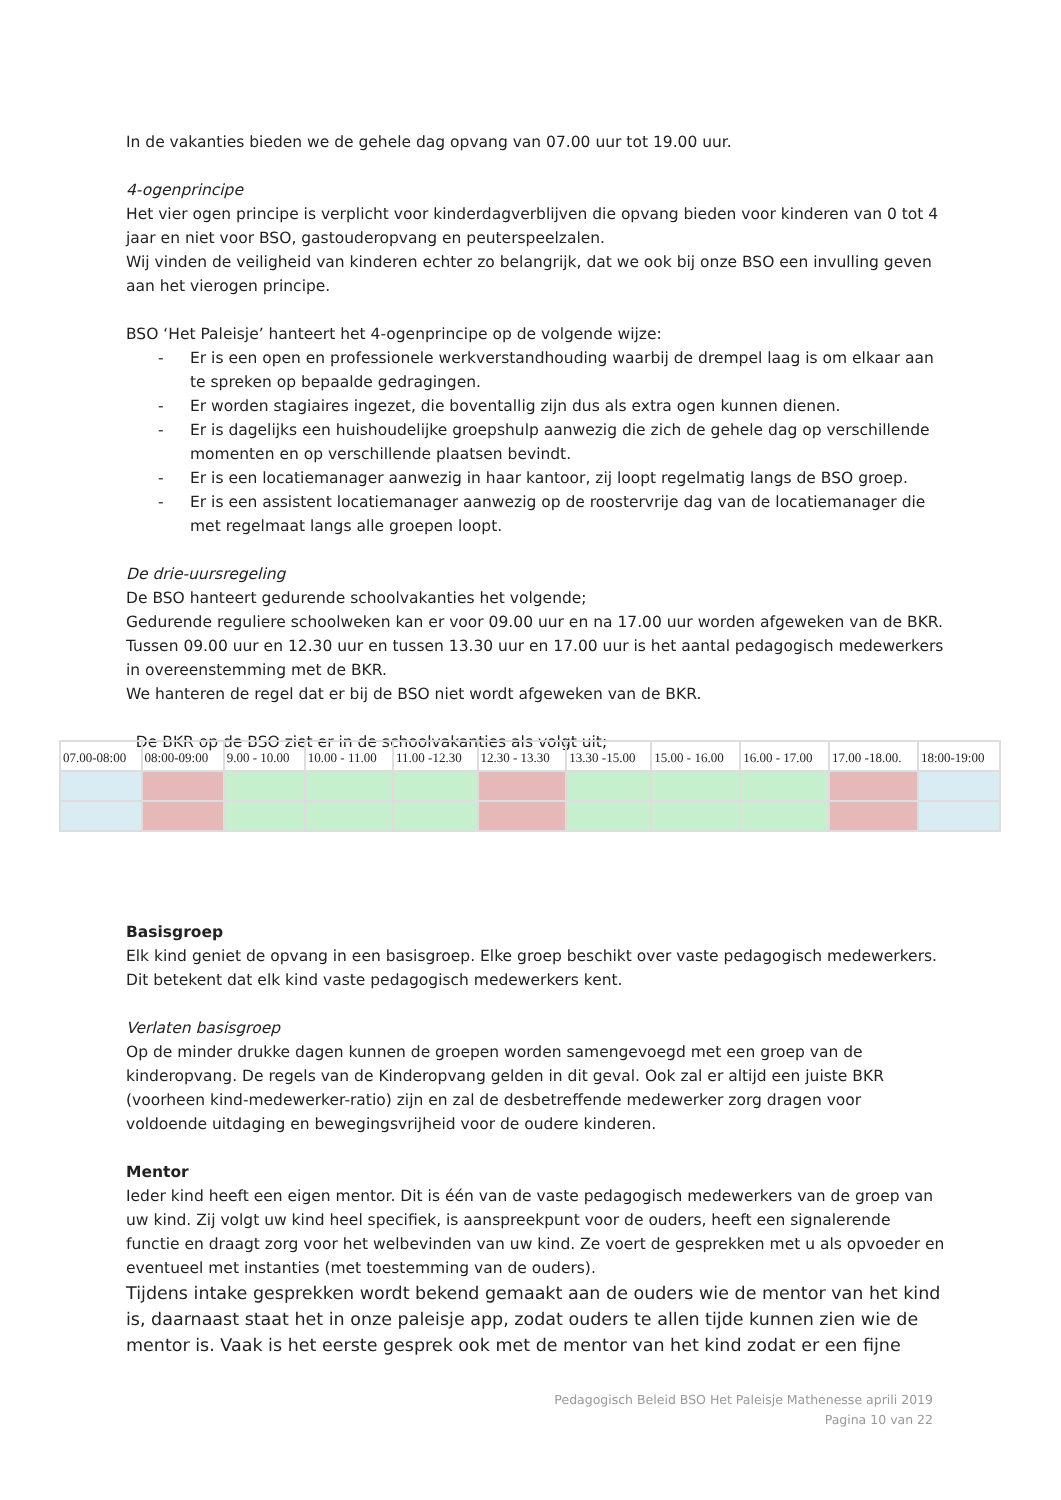In de vakanties bieden we de gehele dag opvang van 07.00 uur tot 19.00 uur.
4-ogenprincipe
Het vier ogen principe is verplicht voor kinderdagverblijven die opvang bieden voor kinderen van 0 tot 4 jaar en niet voor BSO, gastouderopvang en peuterspeelzalen.
Wij vinden de veiligheid van kinderen echter zo belangrijk, dat we ook bij onze BSO een invulling geven aan het vierogen principe.
BSO ‘Het Paleisje’ hanteert het 4-ogenprincipe op de volgende wijze:
- Er is een open en professionele werkverstandhouding waarbij de drempel laag is om elkaar aan te spreken op bepaalde gedragingen.
- Er worden stagiaires ingezet, die boventallig zijn dus als extra ogen kunnen dienen.
- Er is dagelijks een huishoudelijke groepshulp aanwezig die zich de gehele dag op verschillende momenten en op verschillende plaatsen bevindt.
- Er is een locatiemanager aanwezig in haar kantoor, zij loopt regelmatig langs de BSO groep.
- Er is een assistent locatiemanager aanwezig op de roostervrije dag van de locatiemanager die met regelmaat langs alle groepen loopt.
De drie-uursregeling
De BSO hanteert gedurende schoolvakanties het volgende;
Gedurende reguliere schoolweken kan er voor 09.00 uur en na 17.00 uur worden afgeweken van de BKR. Tussen 09.00 uur en 12.30 uur en tussen 13.30 uur en 17.00 uur is het aantal pedagogisch medewerkers in overeenstemming met de BKR.
We hanteren de regel dat er bij de BSO niet wordt afgeweken van de BKR.
De BKR op de BSO ziet er in de schoolvakanties als volgt uit;
| 07.00-08:00 | 08:00-09:00 | 9.00 - 10.00 | 10.00 - 11.00 | 11.00 -12.30 | 12.30 - 13.30 | 13.30 -15.00 | 15.00 - 16.00 | 16.00 - 17.00 | 17.00 -18.00. | 18:00-19:00 |
Basisgroep
Elk kind geniet de opvang in een basisgroep. Elke groep beschikt over vaste pedagogisch medewerkers. Dit betekent dat elk kind vaste pedagogisch medewerkers kent.
Verlaten basisgroep
Op de minder drukke dagen kunnen de groepen worden samengevoegd met een groep van de kinderopvang. De regels van de Kinderopvang gelden in dit geval. Ook zal er altijd een juiste BKR (voorheen kind-medewerker-ratio) zijn en zal de desbetreffende medewerker zorg dragen voor voldoende uitdaging en bewegingsvrijheid voor de oudere kinderen.
Mentor
Ieder kind heeft een eigen mentor. Dit is één van de vaste pedagogisch medewerkers van de groep van uw kind. Zij volgt uw kind heel specifiek, is aanspreekpunt voor de ouders, heeft een signalerende functie en draagt zorg voor het welbevinden van uw kind. Ze voert de gesprekken met u als opvoeder en eventueel met instanties (met toestemming van de ouders).
Tijdens intake gesprekken wordt bekend gemaakt aan de ouders wie de mentor van het kind is, daarnaast staat het in onze paleisje app, zodat ouders te allen tijde kunnen zien wie de mentor is. Vaak is het eerste gesprek ook met de mentor van het kind zodat er een fijne
Pedagogisch Beleid BSO Het Paleisje Mathenesse aprili 2019
Pagina 10 van 22